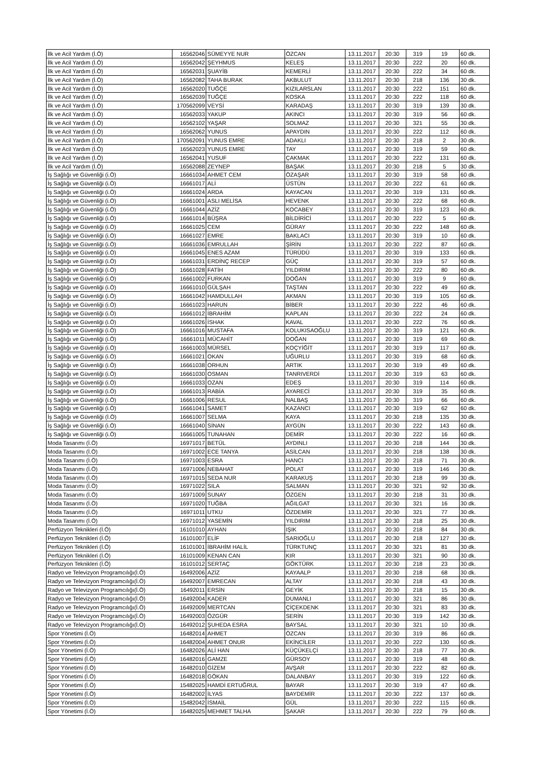| İlk ve Acil Yardım (İ.Ö) | 16562046 | SÜMEYYE NUR | ÖZCAN | 13.11.2017 | 20:30 | 319 | 19 | 60 dk. |
| İlk ve Acil Yardım (İ.Ö) | 16562042 | ŞEYHMUS | KELEŞ | 13.11.2017 | 20:30 | 222 | 20 | 60 dk. |
| İlk ve Acil Yardım (İ.Ö) | 16562031 | ŞUAYİB | KEMERLİ | 13.11.2017 | 20:30 | 222 | 34 | 60 dk. |
| İlk ve Acil Yardım (İ.Ö) | 16562082 | TAHA BURAK | AKBULUT | 13.11.2017 | 20:30 | 218 | 136 | 30 dk. |
| İlk ve Acil Yardım (İ.Ö) | 16562020 | TUĞÇE | KIZILARSLAN | 13.11.2017 | 20:30 | 222 | 151 | 60 dk. |
| İlk ve Acil Yardım (İ.Ö) | 16562039 | TUĞÇE | KOSKA | 13.11.2017 | 20:30 | 222 | 118 | 60 dk. |
| İlk ve Acil Yardım (İ.Ö) | 170562099 | VEYSİ | KARADAŞ | 13.11.2017 | 20:30 | 319 | 139 | 30 dk. |
| İlk ve Acil Yardım (İ.Ö) | 16562033 | YAKUP | AKINCI | 13.11.2017 | 20:30 | 319 | 56 | 60 dk. |
| İlk ve Acil Yardım (İ.Ö) | 16562102 | YAŞAR | SOLMAZ | 13.11.2017 | 20:30 | 321 | 55 | 30 dk. |
| İlk ve Acil Yardım (İ.Ö) | 16562062 | YUNUS | APAYDIN | 13.11.2017 | 20:30 | 222 | 112 | 60 dk. |
| İlk ve Acil Yardım (İ.Ö) | 170562091 | YUNUS EMRE | ADAKLI | 13.11.2017 | 20:30 | 218 | 2 | 30 dk. |
| İlk ve Acil Yardım (İ.Ö) | 16562023 | YUNUS EMRE | TAY | 13.11.2017 | 20:30 | 319 | 59 | 60 dk. |
| İlk ve Acil Yardım (İ.Ö) | 16562041 | YUSUF | ÇAKMAK | 13.11.2017 | 20:30 | 222 | 131 | 60 dk. |
| İlk ve Acil Yardım (İ.Ö) | 16562088 | ZEYNEP | BAŞAK | 13.11.2017 | 20:30 | 218 | 5 | 30 dk. |
| İş Sağlığı ve Güvenliği (i.Ö) | 16661034 | AHMET CEM | ÖZAŞAR | 13.11.2017 | 20:30 | 319 | 58 | 60 dk. |
| İş Sağlığı ve Güvenliği (i.Ö) | 16661017 | ALİ | ÜSTÜN | 13.11.2017 | 20:30 | 222 | 61 | 60 dk. |
| İş Sağlığı ve Güvenliği (i.Ö) | 16661024 | ARDA | KAYACAN | 13.11.2017 | 20:30 | 319 | 131 | 60 dk. |
| İş Sağlığı ve Güvenliği (i.Ö) | 16661001 | ASLI MELİSA | HEVENK | 13.11.2017 | 20:30 | 222 | 68 | 60 dk. |
| İş Sağlığı ve Güvenliği (i.Ö) | 16661044 | AZİZ | KOCABEY | 13.11.2017 | 20:30 | 319 | 123 | 60 dk. |
| İş Sağlığı ve Güvenliği (i.Ö) | 16661014 | BÜŞRA | BİLDİRİCİ | 13.11.2017 | 20:30 | 222 | 5 | 60 dk. |
| İş Sağlığı ve Güvenliği (i.Ö) | 16661025 | CEM | GÜRAY | 13.11.2017 | 20:30 | 222 | 148 | 60 dk. |
| İş Sağlığı ve Güvenliği (i.Ö) | 16661027 | EMRE | BAKLACI | 13.11.2017 | 20:30 | 319 | 10 | 60 dk. |
| İş Sağlığı ve Güvenliği (i.Ö) | 16661036 | EMRULLAH | ŞİRİN | 13.11.2017 | 20:30 | 222 | 87 | 60 dk. |
| İş Sağlığı ve Güvenliği (i.Ö) | 16661045 | ENES AZAM | TÜRÜDÜ | 13.11.2017 | 20:30 | 319 | 133 | 60 dk. |
| İş Sağlığı ve Güvenliği (i.Ö) | 16661031 | ERDİNÇ RECEP | GÜÇ | 13.11.2017 | 20:30 | 319 | 57 | 60 dk. |
| İş Sağlığı ve Güvenliği (i.Ö) | 16661028 | FATİH | YILDIRIM | 13.11.2017 | 20:30 | 222 | 80 | 60 dk. |
| İş Sağlığı ve Güvenliği (i.Ö) | 16661002 | FURKAN | DOĞAN | 13.11.2017 | 20:30 | 319 | 9 | 60 dk. |
| İş Sağlığı ve Güvenliği (i.Ö) | 16661010 | GÜLŞAH | TAŞTAN | 13.11.2017 | 20:30 | 222 | 49 | 60 dk. |
| İş Sağlığı ve Güvenliği (i.Ö) | 16661042 | HAMDULLAH | AKMAN | 13.11.2017 | 20:30 | 319 | 105 | 60 dk. |
| İş Sağlığı ve Güvenliği (i.Ö) | 16661023 | HARUN | BİBER | 13.11.2017 | 20:30 | 222 | 46 | 60 dk. |
| İş Sağlığı ve Güvenliği (i.Ö) | 16661012 | İBRAHİM | KAPLAN | 13.11.2017 | 20:30 | 222 | 24 | 60 dk. |
| İş Sağlığı ve Güvenliği (i.Ö) | 16661026 | İSHAK | KAVAL | 13.11.2017 | 20:30 | 222 | 76 | 60 dk. |
| İş Sağlığı ve Güvenliği (i.Ö) | 16661016 | MUSTAFA | KOLUKISAOĞLU | 13.11.2017 | 20:30 | 319 | 121 | 60 dk. |
| İş Sağlığı ve Güvenliği (i.Ö) | 16661011 | MÜCAHİT | DOĞAN | 13.11.2017 | 20:30 | 319 | 69 | 60 dk. |
| İş Sağlığı ve Güvenliği (i.Ö) | 16661003 | MÜRSEL | KOÇYİĞİT | 13.11.2017 | 20:30 | 319 | 117 | 60 dk. |
| İş Sağlığı ve Güvenliği (i.Ö) | 16661021 | OKAN | UĞURLU | 13.11.2017 | 20:30 | 319 | 68 | 60 dk. |
| İş Sağlığı ve Güvenliği (i.Ö) | 16661038 | ORHUN | ARTIK | 13.11.2017 | 20:30 | 319 | 49 | 60 dk. |
| İş Sağlığı ve Güvenliği (i.Ö) | 16661030 | OSMAN | TANRIVERDİ | 13.11.2017 | 20:30 | 319 | 63 | 60 dk. |
| İş Sağlığı ve Güvenliği (i.Ö) | 16661033 | OZAN | EDEŞ | 13.11.2017 | 20:30 | 319 | 114 | 60 dk. |
| İş Sağlığı ve Güvenliği (i.Ö) | 16661013 | RABİA | AYARECİ | 13.11.2017 | 20:30 | 319 | 35 | 60 dk. |
| İş Sağlığı ve Güvenliği (i.Ö) | 16661006 | RESUL | NALBAŞ | 13.11.2017 | 20:30 | 319 | 66 | 60 dk. |
| İş Sağlığı ve Güvenliği (i.Ö) | 16661041 | SAMET | KAZANCI | 13.11.2017 | 20:30 | 319 | 62 | 60 dk. |
| İş Sağlığı ve Güvenliği (İ.Ö) | 16661007 | SELMA | KAYA | 13.11.2017 | 20:30 | 218 | 135 | 30 dk. |
| İş Sağlığı ve Güvenliği (i.Ö) | 16661040 | SİNAN | AYGÜN | 13.11.2017 | 20:30 | 222 | 143 | 60 dk. |
| İş Sağlığı ve Güvenliği (i.Ö) | 16661005 | TUNAHAN | DEMİR | 13.11.2017 | 20:30 | 222 | 16 | 60 dk. |
| Moda Tasarımı (İ.Ö) | 16971017 | BETÜL | AYDINLI | 13.11.2017 | 20:30 | 218 | 144 | 30 dk. |
| Moda Tasarımı (İ.Ö) | 16971002 | ECE TANYA | ASİLCAN | 13.11.2017 | 20:30 | 218 | 138 | 30 dk. |
| Moda Tasarımı (İ.Ö) | 16971003 | ESRA | HANCI | 13.11.2017 | 20:30 | 218 | 71 | 30 dk. |
| Moda Tasarımı (İ.Ö) | 16971006 | NEBAHAT | POLAT | 13.11.2017 | 20:30 | 319 | 146 | 30 dk. |
| Moda Tasarımı (İ.Ö) | 16971015 | SEDA NUR | KARAKUŞ | 13.11.2017 | 20:30 | 218 | 99 | 30 dk. |
| Moda Tasarımı (İ.Ö) | 16971022 | SILA | SALMAN | 13.11.2017 | 20:30 | 321 | 92 | 30 dk. |
| Moda Tasarımı (İ.Ö) | 16971009 | SUNAY | ÖZGEN | 13.11.2017 | 20:30 | 218 | 31 | 30 dk. |
| Moda Tasarımı (İ.Ö) | 16971020 | TUĞBA | AĞILGAT | 13.11.2017 | 20:30 | 321 | 16 | 30 dk. |
| Moda Tasarımı (İ.Ö) | 16971011 | UTKU | ÖZDEMİR | 13.11.2017 | 20:30 | 321 | 77 | 30 dk. |
| Moda Tasarımı (İ.Ö) | 16971012 | YASEMİN | YILDIRIM | 13.11.2017 | 20:30 | 218 | 25 | 30 dk. |
| Perfüzyon Teknikleri (İ.Ö) | 16101010 | AYHAN | IŞIK | 13.11.2017 | 20:30 | 218 | 84 | 30 dk. |
| Perfüzyon Teknikleri (İ.Ö) | 16101007 | ELİF | SARIOĞLU | 13.11.2017 | 20:30 | 218 | 127 | 30 dk. |
| Perfüzyon Teknikleri (İ.Ö) | 16101001 | İBRAHİM HALİL | TÜRKTUNÇ | 13.11.2017 | 20:30 | 321 | 81 | 30 dk. |
| Perfüzyon Teknikleri (İ.Ö) | 16101009 | KENAN CAN | KIR | 13.11.2017 | 20:30 | 321 | 90 | 30 dk. |
| Perfüzyon Teknikleri (İ.Ö) | 16101012 | SERTAÇ | GÖKTÜRK | 13.11.2017 | 20:30 | 218 | 23 | 30 dk. |
| Radyo ve Televizyon Programcılığı(İ.Ö) | 16492006 | AZİZ | KAYAALP | 13.11.2017 | 20:30 | 218 | 68 | 30 dk. |
| Radyo ve Televizyon Programcılığı(İ.Ö) | 16492007 | EMRECAN | ALTAY | 13.11.2017 | 20:30 | 218 | 43 | 30 dk. |
| Radyo ve Televizyon Programcılığı(İ.Ö) | 16492011 | ERSİN | GEYİK | 13.11.2017 | 20:30 | 218 | 15 | 30 dk. |
| Radyo ve Televizyon Programcılığı(İ.Ö) | 16492004 | KADER | DUMANLI | 13.11.2017 | 20:30 | 321 | 86 | 30 dk. |
| Radyo ve Televizyon Programcılığı(İ.Ö) | 16492009 | MERTCAN | ÇİÇEKDENK | 13.11.2017 | 20:30 | 321 | 83 | 30 dk. |
| Radyo ve Televizyon Programcılığı(İ.Ö) | 16492003 | ÖZGÜR | SERİN | 13.11.2017 | 20:30 | 319 | 142 | 30 dk. |
| Radyo ve Televizyon Programcılığı(İ.Ö) | 16492012 | ŞUHEDA ESRA | BAYSAL | 13.11.2017 | 20:30 | 321 | 10 | 30 dk. |
| Spor Yönetimi (İ.Ö) | 16482014 | AHMET | ÖZCAN | 13.11.2017 | 20:30 | 319 | 86 | 60 dk. |
| Spor Yönetimi (İ.Ö) | 16482004 | AHMET ONUR | EKİNCİLER | 13.11.2017 | 20:30 | 222 | 130 | 60 dk. |
| Spor Yönetimi (İ.Ö) | 16482026 | ALİ HAN | KÜÇÜKELÇİ | 13.11.2017 | 20:30 | 218 | 77 | 30 dk. |
| Spor Yönetimi (İ.Ö) | 16482016 | GAMZE | GÜRSOY | 13.11.2017 | 20:30 | 319 | 48 | 60 dk. |
| Spor Yönetimi (İ.Ö) | 16482010 | GİZEM | AVŞAR | 13.11.2017 | 20:30 | 222 | 82 | 60 dk. |
| Spor Yönetimi (İ.Ö) | 16482018 | GÖKAN | DALANBAY | 13.11.2017 | 20:30 | 319 | 122 | 60 dk. |
| Spor Yönetimi (İ.Ö) | 15482025 | HAMDİ ERTUĞRUL | BAYAR | 13.11.2017 | 20:30 | 319 | 47 | 60 dk. |
| Spor Yönetimi (İ.Ö) | 16482002 | İLYAS | BAYDEMİR | 13.11.2017 | 20:30 | 222 | 137 | 60 dk. |
| Spor Yönetimi (İ.Ö) | 15482042 | İSMAİL | GÜL | 13.11.2017 | 20:30 | 222 | 115 | 60 dk. |
| Spor Yönetimi (İ.Ö) | 16482025 | MEHMET TALHA | ŞAKAR | 13.11.2017 | 20:30 | 222 | 79 | 60 dk. |